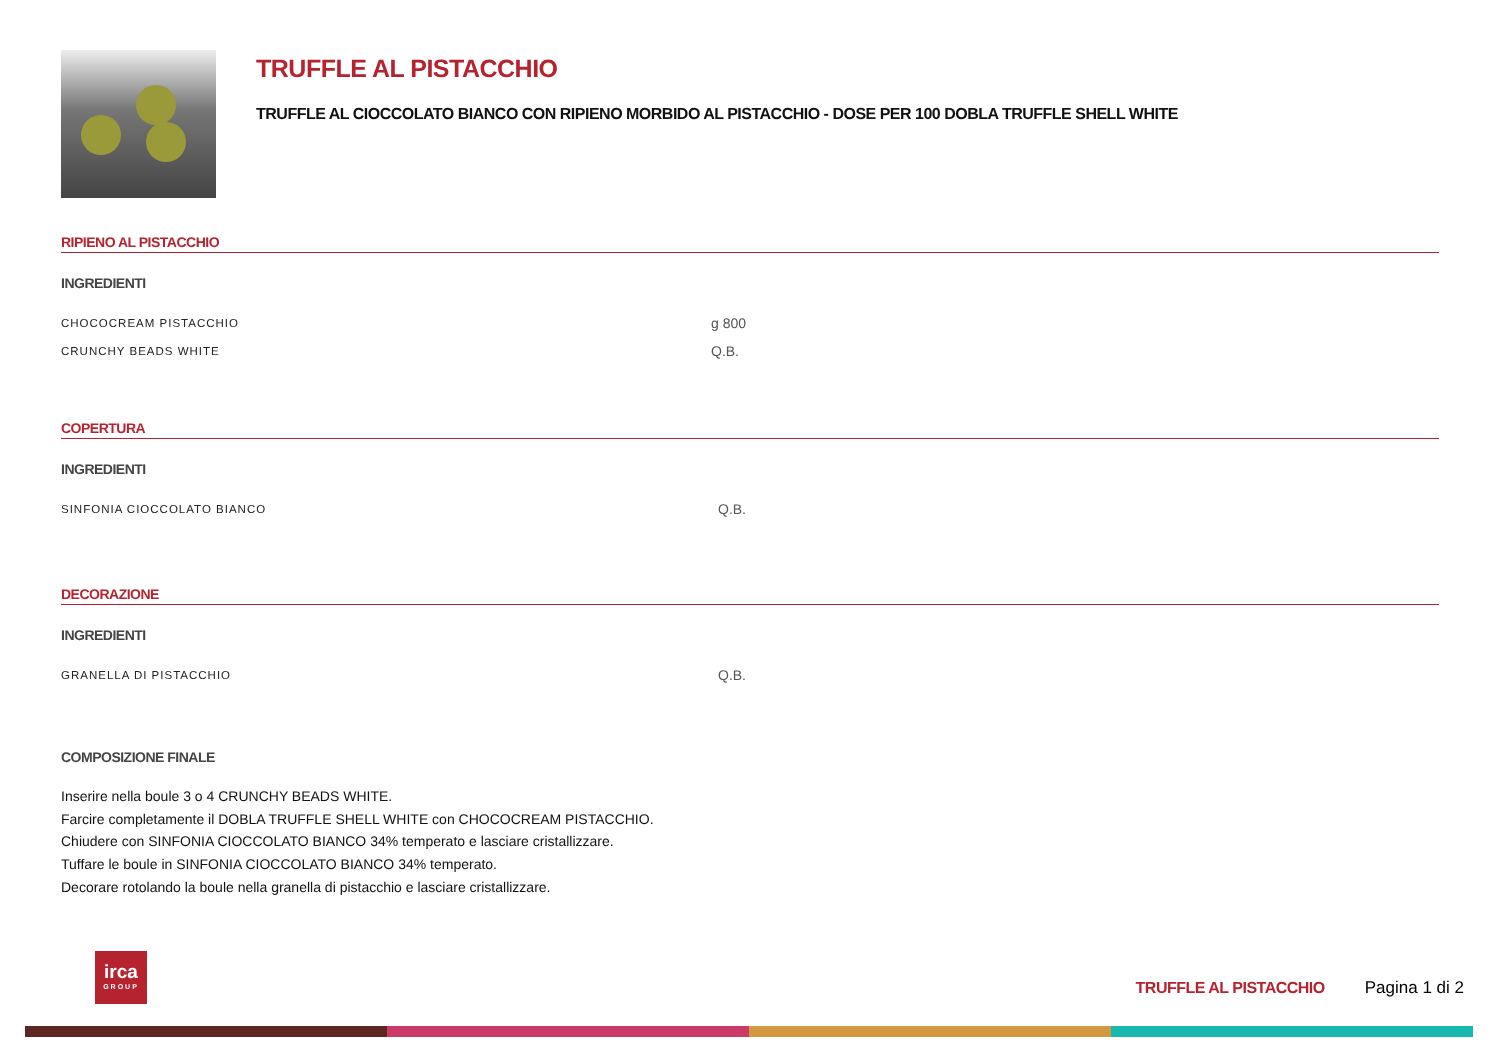TRUFFLE AL PISTACCHIO
TRUFFLE AL CIOCCOLATO BIANCO CON RIPIENO MORBIDO AL PISTACCHIO - DOSE PER 100 DOBLA TRUFFLE SHELL WHITE
RIPIENO AL PISTACCHIO
INGREDIENTI
| CHOCOCREAM PISTACCHIO | g 800 |
| CRUNCHY BEADS WHITE | Q.B. |
COPERTURA
INGREDIENTI
| SINFONIA CIOCCOLATO BIANCO | Q.B. |
DECORAZIONE
INGREDIENTI
| GRANELLA DI PISTACCHIO | Q.B. |
COMPOSIZIONE FINALE
Inserire nella boule 3 o 4 CRUNCHY BEADS WHITE.
Farcire completamente il DOBLA TRUFFLE SHELL WHITE con CHOCOCREAM PISTACCHIO.
Chiudere con SINFONIA CIOCCOLATO BIANCO 34% temperato e lasciare cristallizzare.
Tuffare le boule in SINFONIA CIOCCOLATO BIANCO 34% temperato.
Decorare rotolando la boule nella granella di pistacchio e lasciare cristallizzare.
irca
GROUP
TRUFFLE AL PISTACCHIO Pagina 1 di 2